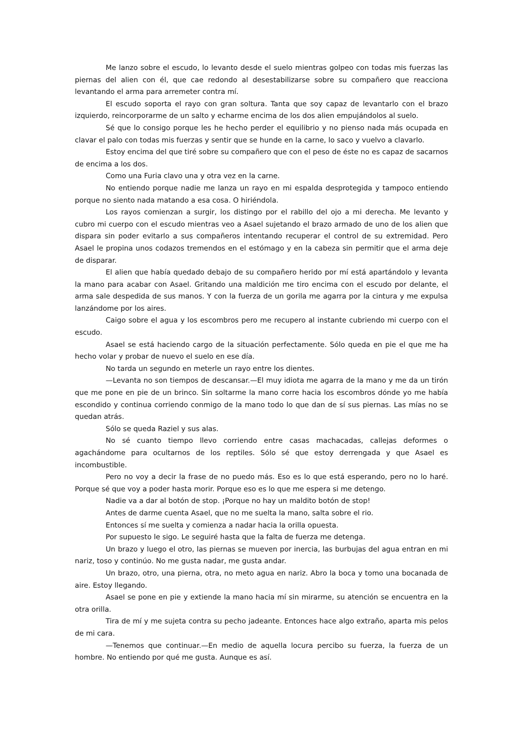Me lanzo sobre el escudo, lo levanto desde el suelo mientras golpeo con todas mis fuerzas las piernas del alien con él, que cae redondo al desestabilizarse sobre su compañero que reacciona levantando el arma para arremeter contra mí.
El escudo soporta el rayo con gran soltura. Tanta que soy capaz de levantarlo con el brazo izquierdo, reincorporarme de un salto y echarme encima de los dos alien empujándolos al suelo.
Sé que lo consigo porque les he hecho perder el equilibrio y no pienso nada más ocupada en clavar el palo con todas mis fuerzas y sentir que se hunde en la carne, lo saco y vuelvo a clavarlo.
Estoy encima del que tiré sobre su compañero que con el peso de éste no es capaz de sacarnos de encima a los dos.
Como una Furia clavo una y otra vez en la carne.
No entiendo porque nadie me lanza un rayo en mi espalda desprotegida y tampoco entiendo porque no siento nada matando a esa cosa. O hiriéndola.
Los rayos comienzan a surgir, los distingo por el rabillo del ojo a mi derecha. Me levanto y cubro mi cuerpo con el escudo mientras veo a Asael sujetando el brazo armado de uno de los alien que dispara sin poder evitarlo a sus compañeros intentando recuperar el control de su extremidad. Pero Asael le propina unos codazos tremendos en el estómago y en la cabeza sin permitir que el arma deje de disparar.
El alien que había quedado debajo de su compañero herido por mí está apartándolo y levanta la mano para acabar con Asael. Gritando una maldición me tiro encima con el escudo por delante, el arma sale despedida de sus manos. Y con la fuerza de un gorila me agarra por la cintura y me expulsa lanzándome por los aires.
Caigo sobre el agua y los escombros pero me recupero al instante cubriendo mi cuerpo con el escudo.
Asael se está haciendo cargo de la situación perfectamente. Sólo queda en pie el que me ha hecho volar y probar de nuevo el suelo en ese día.
No tarda un segundo en meterle un rayo entre los dientes.
—Levanta no son tiempos de descansar.—El muy idiota me agarra de la mano y me da un tirón que me pone en pie de un brinco. Sin soltarme la mano corre hacia los escombros dónde yo me había escondido y continua corriendo conmigo de la mano todo lo que dan de sí sus piernas. Las mías no se quedan atrás.
Sólo se queda Raziel y sus alas.
No sé cuanto tiempo llevo corriendo entre casas machacadas, callejas deformes o agachándome para ocultarnos de los reptiles. Sólo sé que estoy derrengada y que Asael es incombustible.
Pero no voy a decir la frase de no puedo más. Eso es lo que está esperando, pero no lo haré. Porque sé que voy a poder hasta morir. Porque eso es lo que me espera si me detengo.
Nadie va a dar al botón de stop. ¡Porque no hay un maldito botón de stop!
Antes de darme cuenta Asael, que no me suelta la mano, salta sobre el rio.
Entonces sí me suelta y comienza a nadar hacia la orilla opuesta.
Por supuesto le sigo. Le seguiré hasta que la falta de fuerza me detenga.
Un brazo y luego el otro, las piernas se mueven por inercia, las burbujas del agua entran en mi nariz, toso y continúo. No me gusta nadar, me gusta andar.
Un brazo, otro, una pierna, otra, no meto agua en nariz. Abro la boca y tomo una bocanada de aire. Estoy llegando.
Asael se pone en pie y extiende la mano hacia mí sin mirarme, su atención se encuentra en la otra orilla.
Tira de mí y me sujeta contra su pecho jadeante. Entonces hace algo extraño, aparta mis pelos de mi cara.
—Tenemos que continuar.—En medio de aquella locura percibo su fuerza, la fuerza de un hombre. No entiendo por qué me gusta. Aunque es así.